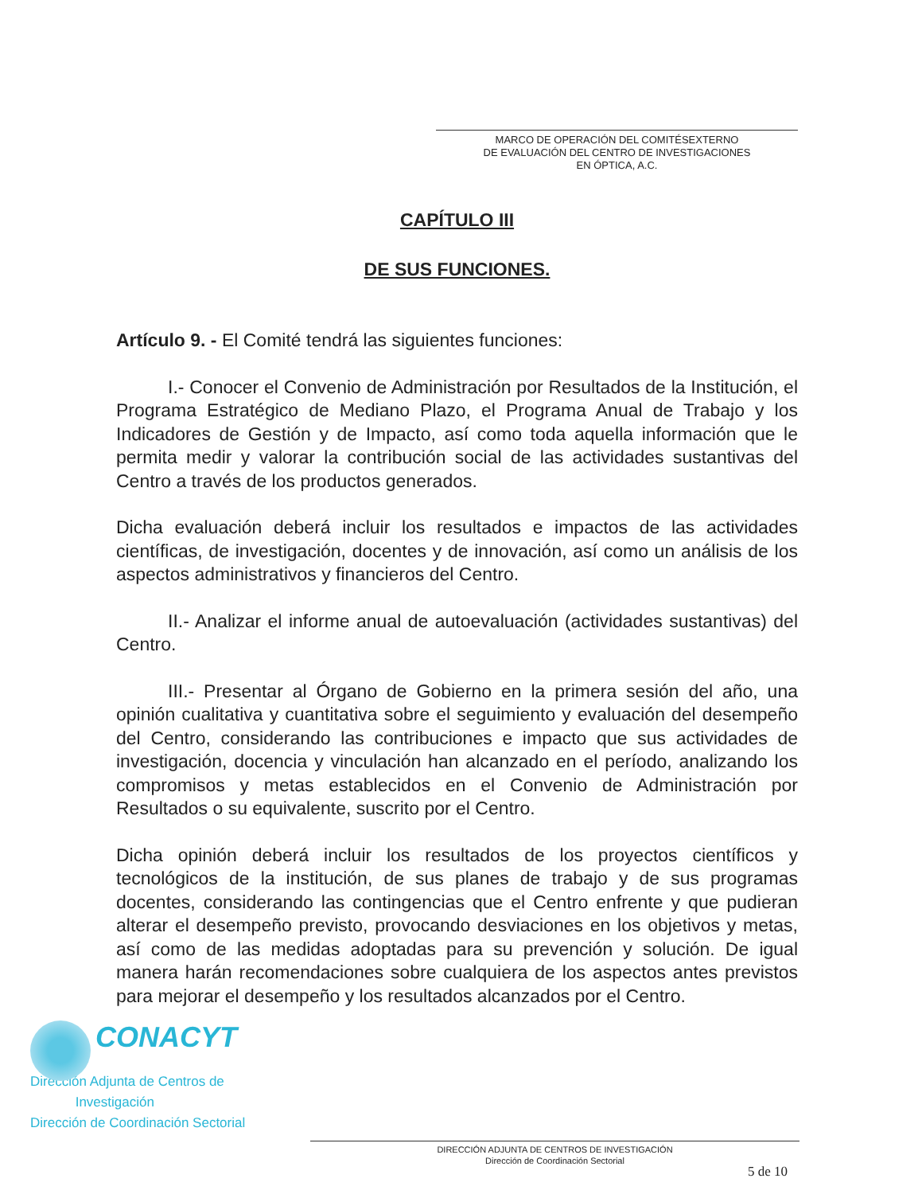MARCO DE OPERACIÓN DEL COMITÉSEXTERNO
DE EVALUACIÓN DEL CENTRO DE INVESTIGACIONES
EN ÓPTICA, A.C.
CAPÍTULO III
DE SUS FUNCIONES.
Artículo 9. - El Comité tendrá las siguientes funciones:
I.- Conocer el Convenio de Administración por Resultados de la Institución, el Programa Estratégico de Mediano Plazo, el Programa Anual de Trabajo y los Indicadores de Gestión y de Impacto, así como toda aquella información que le permita medir y valorar la contribución social de las actividades sustantivas del Centro a través de los productos generados.
Dicha evaluación deberá incluir los resultados e impactos de las actividades científicas, de investigación, docentes y de innovación, así como un análisis de los aspectos administrativos y financieros del Centro.
II.- Analizar el informe anual de autoevaluación (actividades sustantivas) del Centro.
III.- Presentar al Órgano de Gobierno en la primera sesión del año, una opinión cualitativa y cuantitativa sobre el seguimiento y evaluación del desempeño del Centro, considerando las contribuciones e impacto que sus actividades de investigación, docencia y vinculación han alcanzado en el período, analizando los compromisos y metas establecidos en el Convenio de Administración por Resultados o su equivalente, suscrito por el Centro.
Dicha opinión deberá incluir los resultados de los proyectos científicos y tecnológicos de la institución, de sus planes de trabajo y de sus programas docentes, considerando las contingencias que el Centro enfrente y que pudieran alterar el desempeño previsto, provocando desviaciones en los objetivos y metas, así como de las medidas adoptadas para su prevención y solución. De igual manera harán recomendaciones sobre cualquiera de los aspectos antes previstos para mejorar el desempeño y los resultados alcanzados por el Centro.
CONACYT
Dirección Adjunta de Centros de
Investigación
Dirección de Coordinación Sectorial
DIRECCIÓN ADJUNTA DE CENTROS DE INVESTIGACIÓN
Dirección de Coordinación Sectorial
5 de 10